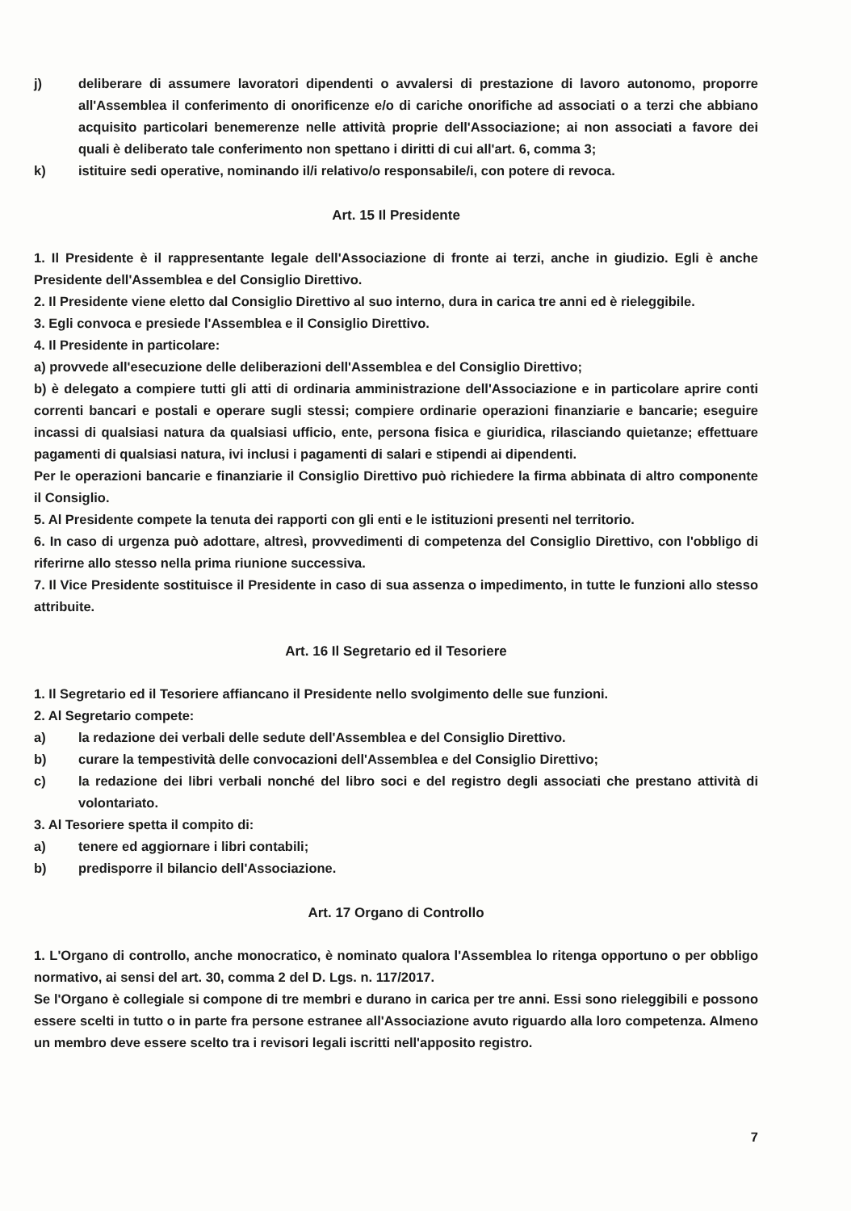j) deliberare di assumere lavoratori dipendenti o avvalersi di prestazione di lavoro autonomo, proporre all'Assemblea il conferimento di onorificenze e/o di cariche onorifiche ad associati o a terzi che abbiano acquisito particolari benemerenze nelle attività proprie dell'Associazione; ai non associati a favore dei quali è deliberato tale conferimento non spettano i diritti di cui all'art. 6, comma 3;
k) istituire sedi operative, nominando il/i relativo/o responsabile/i, con potere di revoca.
Art. 15 Il Presidente
1. Il Presidente è il rappresentante legale dell'Associazione di fronte ai terzi, anche in giudizio. Egli è anche Presidente dell'Assemblea e del Consiglio Direttivo.
2. Il Presidente viene eletto dal Consiglio Direttivo al suo interno, dura in carica tre anni ed è rieleggibile.
3. Egli convoca e presiede l'Assemblea e il Consiglio Direttivo.
4. Il Presidente in particolare:
a) provvede all'esecuzione delle deliberazioni dell'Assemblea e del Consiglio Direttivo;
b) è delegato a compiere tutti gli atti di ordinaria amministrazione dell'Associazione e in particolare aprire conti correnti bancari e postali e operare sugli stessi; compiere ordinarie operazioni finanziarie e bancarie; eseguire incassi di qualsiasi natura da qualsiasi ufficio, ente, persona fisica e giuridica, rilasciando quietanze; effettuare pagamenti di qualsiasi natura, ivi inclusi i pagamenti di salari e stipendi ai dipendenti.
Per le operazioni bancarie e finanziarie il Consiglio Direttivo può richiedere la firma abbinata di altro componente il Consiglio.
5. Al Presidente compete la tenuta dei rapporti con gli enti e le istituzioni presenti nel territorio.
6. In caso di urgenza può adottare, altresì, provvedimenti di competenza del Consiglio Direttivo, con l'obbligo di riferirne allo stesso nella prima riunione successiva.
7. Il Vice Presidente sostituisce il Presidente in caso di sua assenza o impedimento, in tutte le funzioni allo stesso attribuite.
Art. 16 Il Segretario ed il Tesoriere
1. Il Segretario ed il Tesoriere affiancano il Presidente nello svolgimento delle sue funzioni.
2. Al Segretario compete:
a) la redazione dei verbali delle sedute dell'Assemblea e del Consiglio Direttivo.
b) curare la tempestività delle convocazioni dell'Assemblea e del Consiglio Direttivo;
c) la redazione dei libri verbali nonché del libro soci e del registro degli associati che prestano attività di volontariato.
3. Al Tesoriere spetta il compito di:
a) tenere ed aggiornare i libri contabili;
b) predisporre il bilancio dell'Associazione.
Art. 17 Organo di Controllo
1. L'Organo di controllo, anche monocratico, è nominato qualora l'Assemblea lo ritenga opportuno o per obbligo normativo, ai sensi del art. 30, comma 2 del D. Lgs. n. 117/2017.
Se l'Organo è collegiale si compone di tre membri e durano in carica per tre anni. Essi sono rieleggibili e possono essere scelti in tutto o in parte fra persone estranee all'Associazione avuto riguardo alla loro competenza. Almeno un membro deve essere scelto tra i revisori legali iscritti nell'apposito registro.
7